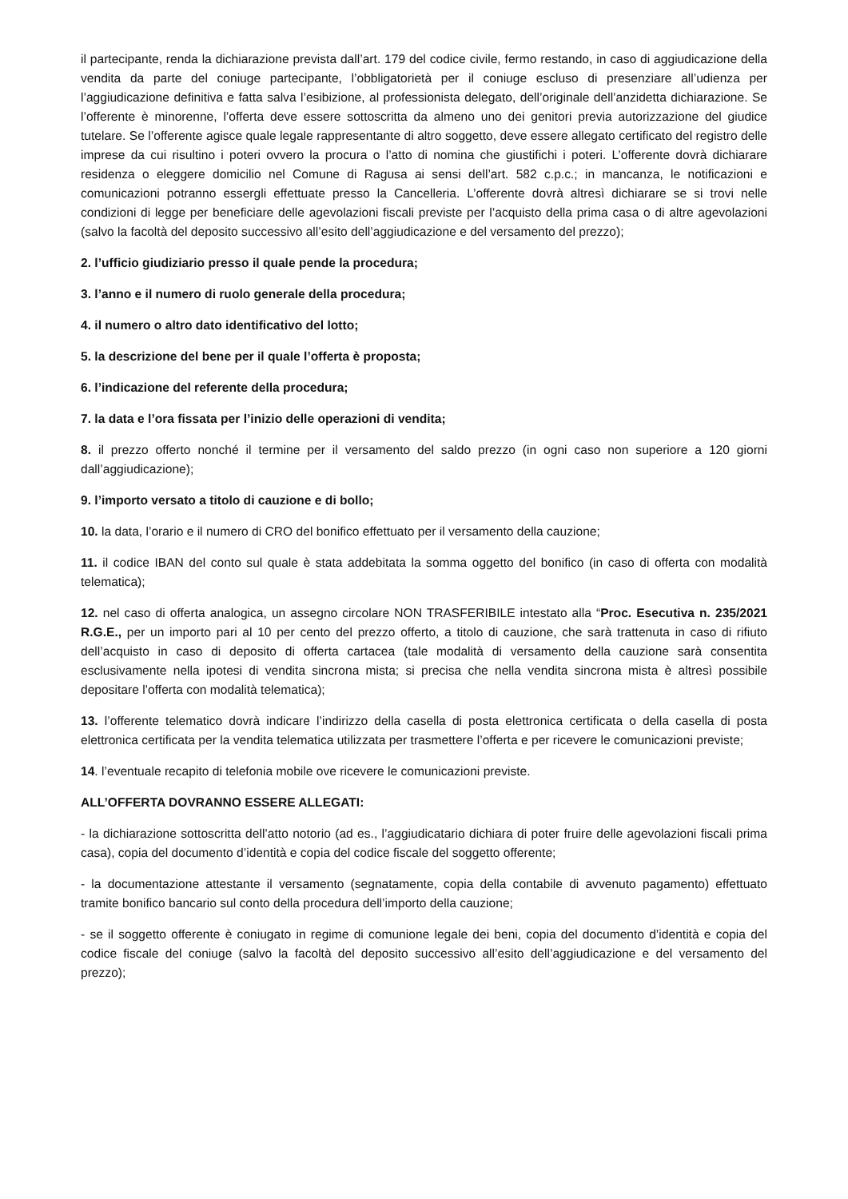il partecipante, renda la dichiarazione prevista dall’art. 179 del codice civile, fermo restando, in caso di aggiudicazione della vendita da parte del coniuge partecipante, l’obbligatorietà per il coniuge escluso di presenziare all’udienza per l’aggiudicazione definitiva e fatta salva l’esibizione, al professionista delegato, dell’originale dell’anzidetta dichiarazione. Se l’offerente è minorenne, l’offerta deve essere sottoscritta da almeno uno dei genitori previa autorizzazione del giudice tutelare. Se l’offerente agisce quale legale rappresentante di altro soggetto, deve essere allegato certificato del registro delle imprese da cui risultino i poteri ovvero la procura o l’atto di nomina che giustifichi i poteri. L’offerente dovrà dichiarare residenza o eleggere domicilio nel Comune di Ragusa ai sensi dell’art. 582 c.p.c.; in mancanza, le notificazioni e comunicazioni potranno essergli effettuate presso la Cancelleria. L’offerente dovrà altresì dichiarare se si trovi nelle condizioni di legge per beneficiare delle agevolazioni fiscali previste per l’acquisto della prima casa o di altre agevolazioni (salvo la facoltà del deposito successivo all’esito dell’aggiudicazione e del versamento del prezzo);
2. l’ufficio giudiziario presso il quale pende la procedura;
3. l’anno e il numero di ruolo generale della procedura;
4. il numero o altro dato identificativo del lotto;
5. la descrizione del bene per il quale l’offerta è proposta;
6. l’indicazione del referente della procedura;
7. la data e l’ora fissata per l’inizio delle operazioni di vendita;
8. il prezzo offerto nonché il termine per il versamento del saldo prezzo (in ogni caso non superiore a 120 giorni dall’aggiudicazione);
9. l’importo versato a titolo di cauzione e di bollo;
10. la data, l’orario e il numero di CRO del bonifico effettuato per il versamento della cauzione;
11. il codice IBAN del conto sul quale è stata addebitata la somma oggetto del bonifico (in caso di offerta con modalità telematica);
12. nel caso di offerta analogica, un assegno circolare NON TRASFERIBILE intestato alla “Proc. Esecutiva n. 235/2021 R.G.E., per un importo pari al 10 per cento del prezzo offerto, a titolo di cauzione, che sarà trattenuta in caso di rifiuto dell’acquisto in caso di deposito di offerta cartacea (tale modalità di versamento della cauzione sarà consentita esclusivamente nella ipotesi di vendita sincrona mista; si precisa che nella vendita sincrona mista è altresì possibile depositare l’offerta con modalità telematica);
13. l’offerente telematico dovrà indicare l’indirizzo della casella di posta elettronica certificata o della casella di posta elettronica certificata per la vendita telematica utilizzata per trasmettere l’offerta e per ricevere le comunicazioni previste;
14. l’eventuale recapito di telefonia mobile ove ricevere le comunicazioni previste.
ALL’OFFERTA DOVRANNO ESSERE ALLEGATI:
- la dichiarazione sottoscritta dell’atto notorio (ad es., l’aggiudicatario dichiara di poter fruire delle agevolazioni fiscali prima casa), copia del documento d’identità e copia del codice fiscale del soggetto offerente;
- la documentazione attestante il versamento (segnatamente, copia della contabile di avvenuto pagamento) effettuato tramite bonifico bancario sul conto della procedura dell’importo della cauzione;
- se il soggetto offerente è coniugato in regime di comunione legale dei beni, copia del documento d’identità e copia del codice fiscale del coniuge (salvo la facoltà del deposito successivo all’esito dell’aggiudicazione e del versamento del prezzo);